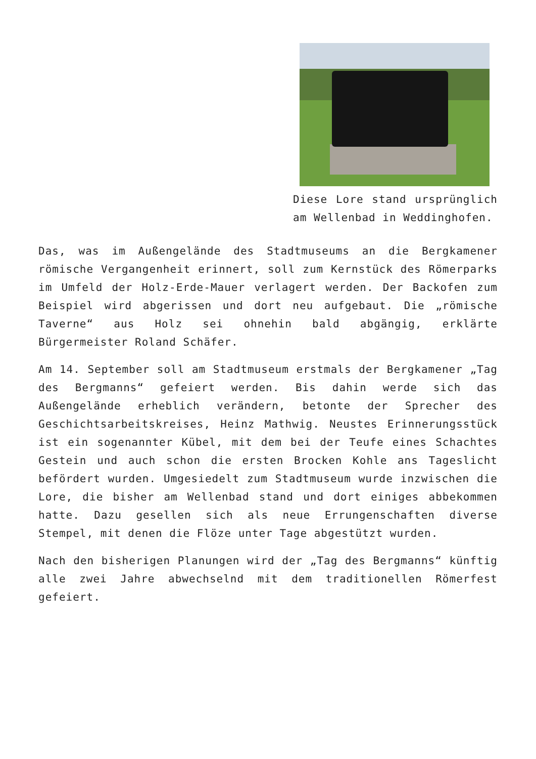Diese Lore stand ursprünglich am Wellenbad in Weddinghofen.
Das, was im Außengelände des Stadtmuseums an die Bergkamener römische Vergangenheit erinnert, soll zum Kernstück des Römerparks im Umfeld der Holz-Erde-Mauer verlagert werden. Der Backofen zum Beispiel wird abgerissen und dort neu aufgebaut. Die „römische Taverne“ aus Holz sei ohnehin bald abgängig, erklärte Bürgermeister Roland Schäfer.
Am 14. September soll am Stadtmuseum erstmals der Bergkamener „Tag des Bergmanns“ gefeiert werden. Bis dahin werde sich das Außengelände erheblich verändern, betonte der Sprecher des Geschichtsarbeitskreises, Heinz Mathwig. Neustes Erinnerungsstück ist ein sogenannter Kübel, mit dem bei der Teufe eines Schachtes Gestein und auch schon die ersten Brocken Kohle ans Tageslicht befördert wurden. Umgesiedelt zum Stadtmuseum wurde inzwischen die Lore, die bisher am Wellenbad stand und dort einiges abbekommen hatte. Dazu gesellen sich als neue Errungenschaften diverse Stempel, mit denen die Flöze unter Tage abgestützt wurden.
Nach den bisherigen Planungen wird der „Tag des Bergmanns“ künftig alle zwei Jahre abwechselnd mit dem traditionellen Römerfest gefeiert.